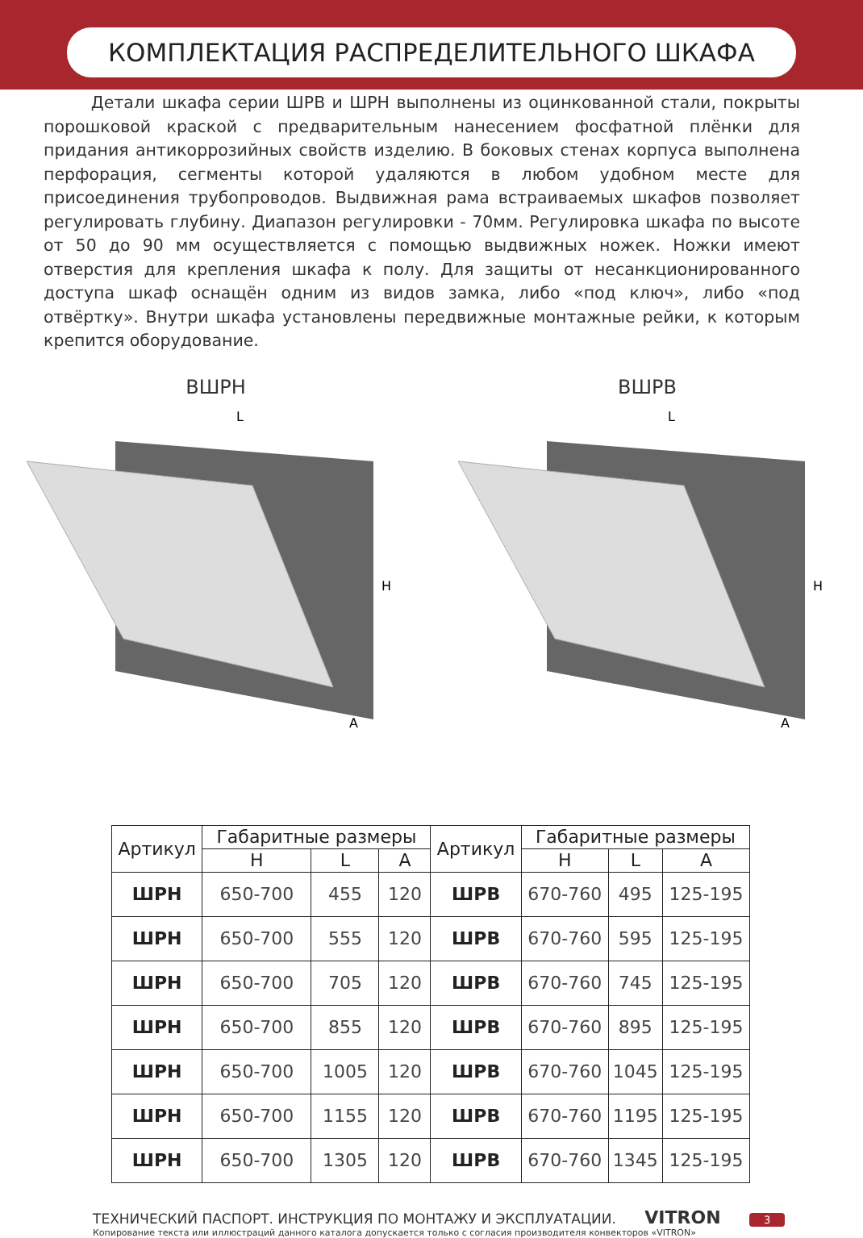КОМПЛЕКТАЦИЯ РАСПРЕДЕЛИТЕЛЬНОГО ШКАФА
Детали шкафа серии ШРВ и ШРН выполнены из оцинкованной стали, покрыты порошковой краской с предварительным нанесением фосфатной плёнки для придания антикоррозийных свойств изделию. В боковых стенах корпуса выполнена перфорация, сегменты которой удаляются в любом удобном месте для присоединения трубопроводов. Выдвижная рама встраиваемых шкафов позволяет регулировать глубину. Диапазон регулировки - 70мм. Регулировка шкафа по высоте от 50 до 90 мм осуществляется с помощью выдвижных ножек. Ножки имеют отверстия для крепления шкафа к полу. Для защиты от несанкционированного доступа шкаф оснащён одним из видов замка, либо «под ключ», либо «под отвёртку». Внутри шкафа установлены передвижные монтажные рейки, к которым крепится оборудование.
ВШРН
L
H
A
ВШРВ
L
H
A
| Артикул | Габаритные размеры | | | Артикул | Габаритные размеры | | |
| --- | --- | --- | --- | --- | --- | --- | --- |
| | H | L | A | | H | L | A |
| ШРН | 650-700 | 455 | 120 | ШРВ | 670-760 | 495 | 125-195 |
| ШРН | 650-700 | 555 | 120 | ШРВ | 670-760 | 595 | 125-195 |
| ШРН | 650-700 | 705 | 120 | ШРВ | 670-760 | 745 | 125-195 |
| ШРН | 650-700 | 855 | 120 | ШРВ | 670-760 | 895 | 125-195 |
| ШРН | 650-700 | 1005 | 120 | ШРВ | 670-760 | 1045 | 125-195 |
| ШРН | 650-700 | 1155 | 120 | ШРВ | 670-760 | 1195 | 125-195 |
| ШРН | 650-700 | 1305 | 120 | ШРВ | 670-760 | 1345 | 125-195 |
ТЕХНИЧЕСКИЙ ПАСПОРТ. ИНСТРУКЦИЯ ПО МОНТАЖУ И ЭКСПЛУАТАЦИИ. VITRON 3
Копирование текста или иллюстраций данного каталога допускается только с согласия производителя конвекторов «VITRON»